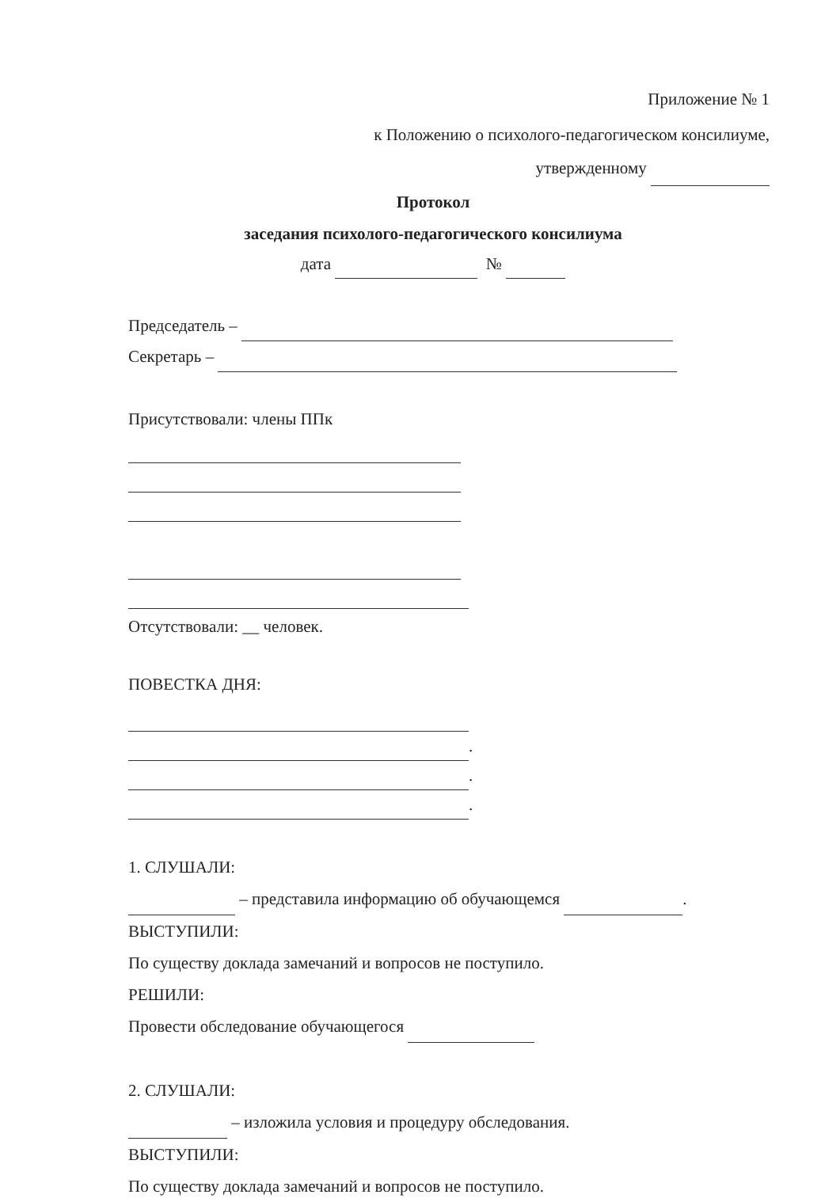Приложение № 1
к Положению о психолого-педагогическом консилиуме,
утвержденному
Протокол
заседания психолого-педагогического консилиума
дата №
Председатель –
Секретарь –
Присутствовали: члены ППк
Отсутствовали: __ человек.
ПОВЕСТКА ДНЯ:
.
.
.
1. СЛУШАЛИ:
– представила информацию об обучающемся .
ВЫСТУПИЛИ:
По существу доклада замечаний и вопросов не поступило.
РЕШИЛИ:
Провести обследование обучающегося
2. СЛУШАЛИ:
– изложила условия и процедуру обследования.
ВЫСТУПИЛИ:
По существу доклада замечаний и вопросов не поступило.